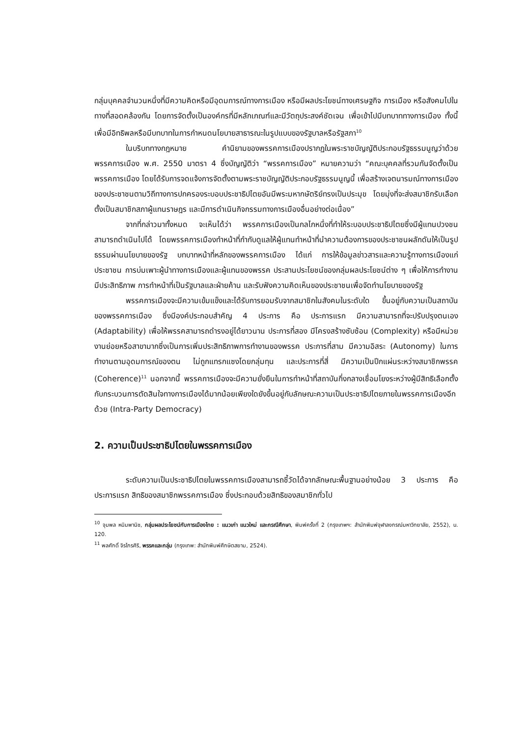กลุ่มบุคคลจำนวนหนึ่งที่มีความคิดหรือมีอุดมการณ์ทางการเมือง หรือมีผลประโยชน์ทางเศรษฐกิจ การเมือง หรือสังคมไปในทางที่สอดคล้องกัน โดยการจัดตั้งเป็นองค์กรที่มีหลักเกณฑ์และมีวัตถุประสงค์ชัดเจน เพื่อเข้าไปมีบทบาททางการเมือง ทั้งนี้ เพื่อมีอิทธิพลหรือมีบทบาทในการกำหนดนโยบายสาธารณะในรูปแบบของรัฐบาลหรือรัฐสภา<sup>10</sup>
ในบริบททางกฎหมาย คำนิยามของพรรคการเมืองปรากฏในพระราชบัญญัติประกอบรัฐธรรมนูญว่าด้วยพรรคการเมือง พ.ศ. 2550 มาตรา 4 ซึ่งบัญญัติว่า “พรรคการเมือง” หมายความว่า “คณะบุคคลที่รวมกันจัดตั้งเป็นพรรคการเมือง โดยได้รับการจดแจ้งการจัดตั้งตามพระราชบัญญัติประกอบรัฐธรรมนูญนี้ เพื่อสร้างเจตนารมณ์ทางการเมืองของประชาชนตามวิถีทางการปกครองระบอบประชาธิปไตยอันมีพระมหากษัตริย์ทรงเป็นประมุข โดยมุ่งที่จะส่งสมาชิกรับเลือกตั้งเป็นสมาชิกสภาผู้แทนราษฎร และมีการดำเนินกิจกรรมทางการเมืองอื่นอย่างต่อเนื่อง”
จากที่กล่าวมาทั้งหมด จะเห็นได้ว่า พรรคการเมืองเป็นกลไกหนึ่งที่ทำให้ระบอบประชาธิปไตยซึ่งมีผู้แทนปวงชนสามารถดำเนินไปได้ โดยพรรคการเมืองทำหน้าที่กำกับดูแลให้ผู้แทนทำหน้าที่นำความต้องการของประชาชนผลักดันให้เป็นรูปธรรมผ่านนโยบายของรัฐ บทบาทหน้าที่หลักของพรรคการเมือง ได้แก่ การให้ข้อมูลข่าวสารและความรู้ทางการเมืองแก่ประชาชน การบ่มเพาะผู้นำทางการเมืองและผู้แทนของพรรค ประสานประโยชน์ของกลุ่มผลประโยชน์ต่าง ๆ เพื่อให้การทำงานมีประสิทธิภาพ การทำหน้าที่เป็นรัฐบาลและฝ่ายค้าน และรับฟังความคิดเห็นของประชาชนเพื่อจัดทำนโยบายของรัฐ
พรรคการเมืองจะมีความเข้มแข็งและได้รับการยอมรับจากสมาชิกในสังคมในระดับใด ขึ้นอยู่กับความเป็นสถาบันของพรรคการเมือง ซึ่งมีองค์ประกอบสำคัญ 4 ประการ คือ ประการแรก มีความสามารถที่จะปรับปรุงตนเอง (Adaptability) เพื่อให้พรรคสามารถดำรงอยู่ได้ยาวนาน ประการที่สอง มีโครงสร้างซับซ้อน (Complexity) หรือมีหน่วยงานย่อยหรือสาขามากซึ่งเป็นการเพิ่มประสิทธิภาพการทำงานของพรรค ประการที่สาม มีความอิสระ (Autonomy) ในการทำงานตามอุดมการณ์ของตน ไม่ถูกแทรกแซงโดยกลุ่มทุน และประการที่สี่ มีความเป็นปึกแผ่นระหว่างสมาชิกพรรค (Coherence)<sup>11</sup> นอกจากนี้ พรรคการเมืองจะมีความยั่งยืนในการทำหน้าที่สถาบันกึ่งกลางเชื่อมโยงระหว่างผู้มีสิทธิเลือกตั้งกับกระบวนการตัดสินใจทางการเมืองได้มากน้อยเพียงใดยังขึ้นอยู่กับลักษณะความเป็นประชาธิปไตยภายในพรรคการเมืองอีกด้วย (Intra-Party Democracy)
2. ความเป็นประชาธิปไตยในพรรคการเมือง
ระดับความเป็นประชาธิปไตยในพรรคการเมืองสามารถชี้วัดได้จากลักษณะพื้นฐานอย่างน้อย 3 ประการ คือ ประการแรก สิทธิของสมาชิกพรรคการเมือง ซึ่งประกอบด้วยสิทธิของสมาชิกทั่วไป
<sup>10</sup> จุมพล หนิมพานิช, กลุ่มผลประโยชน์กับการเมืองไทย : แนวเก่า แนวใหม่ และกรณีศึกษา, พิมพ์ครั้งที่ 2 (กรุงเทพฯ: สำนักพิมพ์จุฬาลงกรณ์มหาวิทยาลัย, 2552), น. 120.
<sup>11</sup> พลศักดิ์ จิรไกรศิริ, พรรคและกลุ่ม (กรุงเทพ: สำนักพิมพ์ศึกษิตสยาม, 2524).